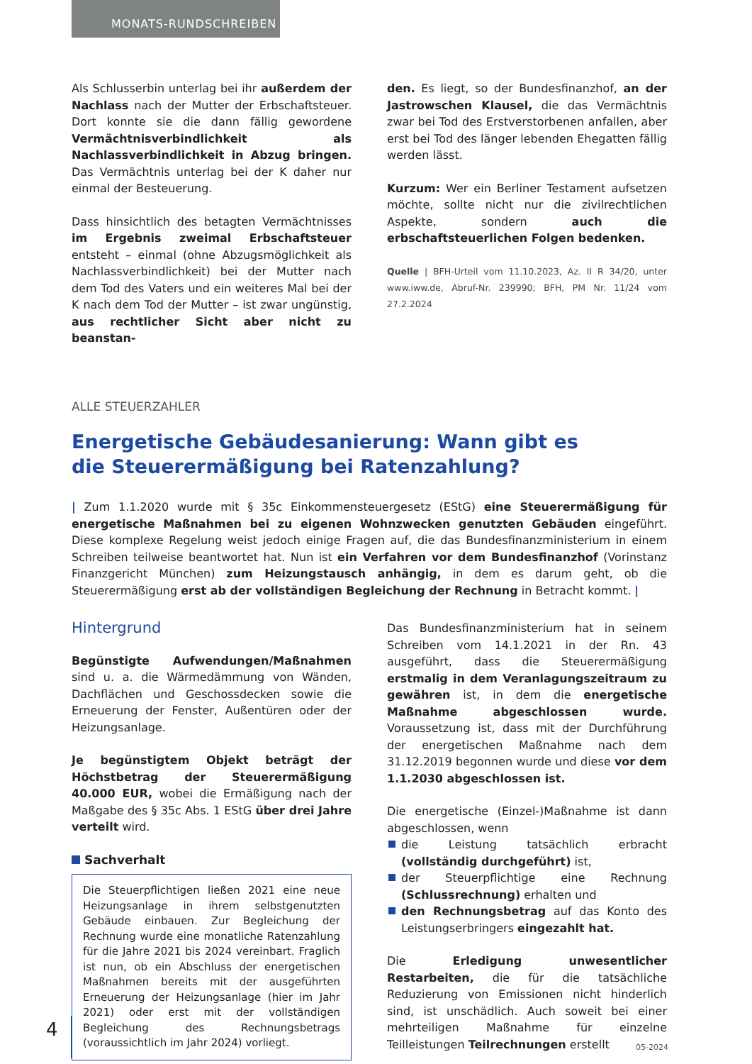MONATS-RUNDSCHREIBEN
Als Schlusserbin unterlag bei ihr außerdem der Nachlass nach der Mutter der Erbschaftsteuer. Dort konnte sie die dann fällig gewordene Vermächtnisverbindlichkeit als Nachlassverbindlichkeit in Abzug bringen. Das Vermächtnis unterlag bei der K daher nur einmal der Besteuerung.
Dass hinsichtlich des betagten Vermächtnisses im Ergebnis zweimal Erbschaftsteuer entsteht – einmal (ohne Abzugsmöglichkeit als Nachlassverbindlichkeit) bei der Mutter nach dem Tod des Vaters und ein weiteres Mal bei der K nach dem Tod der Mutter – ist zwar ungünstig, aus rechtlicher Sicht aber nicht zu beanstan-
den. Es liegt, so der Bundesfinanzhof, an der Jastrowschen Klausel, die das Vermächtnis zwar bei Tod des Erstverstorbenen anfallen, aber erst bei Tod des länger lebenden Ehegatten fällig werden lässt.
Kurzum: Wer ein Berliner Testament aufsetzen möchte, sollte nicht nur die zivilrechtlichen Aspekte, sondern auch die erbschaftsteuerlichen Folgen bedenken.
Quelle | BFH-Urteil vom 11.10.2023, Az. II R 34/20, unter www.iww.de, Abruf-Nr. 239990; BFH, PM Nr. 11/24 vom 27.2.2024
ALLE STEUERZAHLER
Energetische Gebäudesanierung: Wann gibt es
die Steuerermäßigung bei Ratenzahlung?
| Zum 1.1.2020 wurde mit § 35c Einkommensteuergesetz (EStG) eine Steuerermäßigung für energetische Maßnahmen bei zu eigenen Wohnzwecken genutzten Gebäuden eingeführt. Diese komplexe Regelung weist jedoch einige Fragen auf, die das Bundesfinanzministerium in einem Schreiben teilweise beantwortet hat. Nun ist ein Verfahren vor dem Bundesfinanzhof (Vorinstanz Finanzgericht München) zum Heizungstausch anhängig, in dem es darum geht, ob die Steuerermäßigung erst ab der vollständigen Begleichung der Rechnung in Betracht kommt. |
Hintergrund
Begünstigte Aufwendungen/Maßnahmen sind u. a. die Wärmedämmung von Wänden, Dachflächen und Geschossdecken sowie die Erneuerung der Fenster, Außentüren oder der Heizungsanlage.
Je begünstigtem Objekt beträgt der Höchstbetrag der Steuerermäßigung 40.000 EUR, wobei die Ermäßigung nach der Maßgabe des § 35c Abs. 1 EStG über drei Jahre verteilt wird.
Sachverhalt
Die Steuerpflichtigen ließen 2021 eine neue Heizungsanlage in ihrem selbstgenutzten Gebäude einbauen. Zur Begleichung der Rechnung wurde eine monatliche Ratenzahlung für die Jahre 2021 bis 2024 vereinbart. Fraglich ist nun, ob ein Abschluss der energetischen Maßnahmen bereits mit der ausgeführten Erneuerung der Heizungsanlage (hier im Jahr 2021) oder erst mit der vollständigen Begleichung des Rechnungsbetrags (voraussichtlich im Jahr 2024) vorliegt.
Das Bundesfinanzministerium hat in seinem Schreiben vom 14.1.2021 in der Rn. 43 ausgeführt, dass die Steuerermäßigung erstmalig in dem Veranlagungszeitraum zu gewähren ist, in dem die energetische Maßnahme abgeschlossen wurde. Voraussetzung ist, dass mit der Durchführung der energetischen Maßnahme nach dem 31.12.2019 begonnen wurde und diese vor dem 1.1.2030 abgeschlossen ist.
Die energetische (Einzel-)Maßnahme ist dann abgeschlossen, wenn
die Leistung tatsächlich erbracht (vollständig durchgeführt) ist,
der Steuerpflichtige eine Rechnung (Schlussrechnung) erhalten und
den Rechnungsbetrag auf das Konto des Leistungserbringers eingezahlt hat.
Die Erledigung unwesentlicher Restarbeiten, die für die tatsächliche Reduzierung von Emissionen nicht hinderlich sind, ist unschädlich. Auch soweit bei einer mehrteiligen Maßnahme für einzelne Teilleistungen Teilrechnungen erstellt
4
05-2024